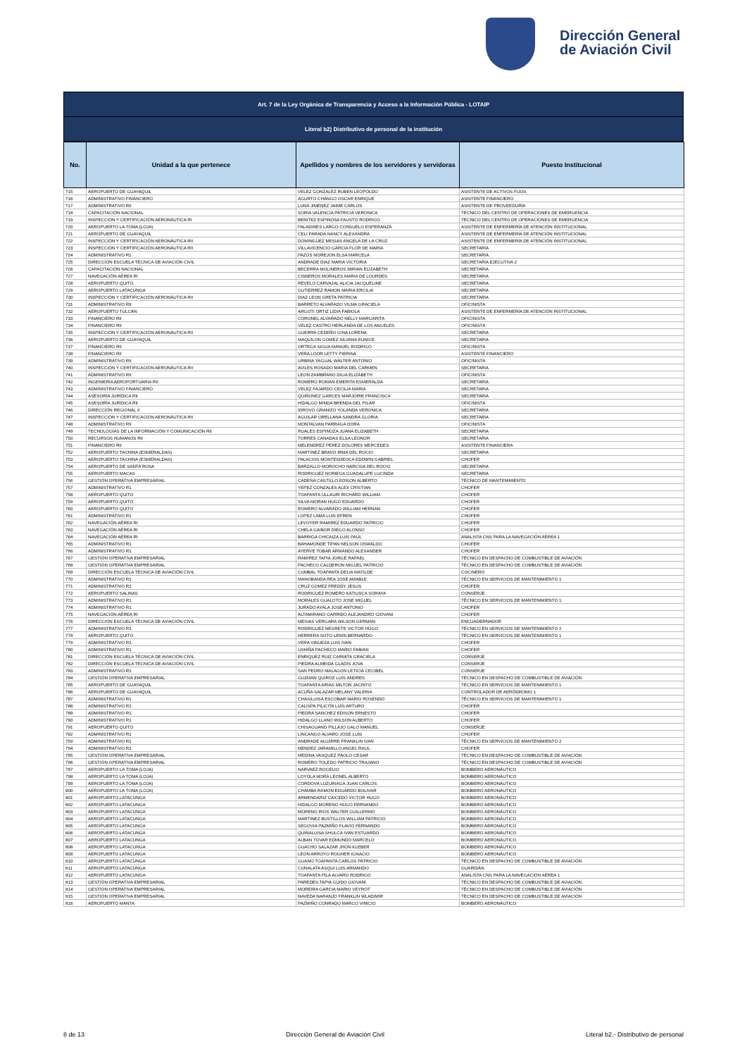Dirección General
de Aviación Civil
| Art. 7 de la Ley Orgánica de Transparencia y Acceso a la Información Pública - LOTAIP |
| Literal b2) Distributivo de personal de la institución |
| No. | Unidad a la que pertenece | Apellidos y nombres de los servidores y servidoras | Puesto Institucional |
| --- | --- | --- | --- |
| 715 | AEROPUERTO DE GUAYAQUIL | VELEZ GONZALEZ RUBEN LEOPOLDO | ASISTENTE DE ACTIVOS FIJOS |
| 716 | ADMINISTRATIVO FINANCIERO | AGURTO CHANGO OSCAR ENRIQUE | ASISTENTE FINANCIERO |
| 717 | ADMINISTRATIVO RII | LUNA JIMENEZ JAIME CARLOS | ASISTENTE DE PROVEEDURÍA |
| 718 | CAPACITACIÓN NACIONAL | SORIA VALENCIA PATRICIA VERONICA | TÉCNICO DEL CENTRO DE OPERACIONES DE EMERGENCIA |
| 719 | INSPECCIÓN Y CERTIFICACIÓN AERONÁUTICA RI | BENITEZ ESPINOSA FAUSTO RODRIGO | TÉCNICO DEL CENTRO DE OPERACIONES DE EMERGENCIA |
| 720 | AEROPUERTO LA TOMA (LOJA) | PALADINES LARGO CONSUELO ESPERANZA | ASISTENTE DE ENFERMERÍA DE ATENCIÓN INSTITUCIONAL |
| 721 | AEROPUERTO DE GUAYAQUIL | CELI PARADA NANCY ALEXANDRA | ASISTENTE DE ENFERMERÍA DE ATENCIÓN INSTITUCIONAL |
| 722 | INSPECCIÓN Y CERTIFICACIÓN AERONÁUTICA RII | DOMINGUEZ MESIAS ANGELA DE LA CRUZ | ASISTENTE DE ENFERMERÍA DE ATENCIÓN INSTITUCIONAL |
| 723 | INSPECCIÓN Y CERTIFICACIÓN AERONÁUTICA RII | VILLAVICENCIO GARCIA FLOR DE MARIA | SECRETARIA |
| 724 | ADMINISTRATIVO R1 | PAZOS MOREJON ELSA MARCELA | SECRETARIA |
| 725 | DIRECCIÓN ESCUELA TÉCNICA DE AVIACIÓN CIVIL | ANDRADE DIAZ MARIA VICTORIA | SECRETARIA EJECUTIVA 2 |
| 726 | CAPACITACIÓN NACIONAL | BECERRA MOLINEROS MIRIAN ELIZABETH | SECRETARIA |
| 727 | NAVEGACIÓN AÉREA RI | CISNEROS MORALES MARIA DE LOURDES | SECRETARIA |
| 728 | AEROPUERTO QUITO | REVELO CARVAJAL ALICIA JACQUELINE | SECRETARIA |
| 729 | AEROPUERTO LATACUNGA | GUTIERREZ RAMON MARIA ERCILIA | SECRETARIA |
| 730 | INSPECCIÓN Y CERTIFICACIÓN AERONÁUTICA RII | DIAZ LEON GRETA PATRICIA | SECRETARIA |
| 731 | ADMINISTRATIVO RII | BARRETO ALVARADO VILMA GRACIELA | OFICINISTA |
| 732 | AEROPUERTO TULCÁN | ARGOTI ORTIZ LIDIA FABIOLA | ASISTENTE DE ENFERMERÍA DE ATENCIÓN INSTITUCIONAL |
| 733 | FINANCIERO RII | CORONEL ALVARADO NELLY MARGARITA | OFICINISTA |
| 734 | FINANCIERO RII | VELEZ CASTRO HERLANDA DE LOS ANGELES | OFICINISTA |
| 735 | INSPECCIÓN Y CERTIFICACIÓN AERONÁUTICA RII | GUERRA CEDEÑO GINA LORENA | SECRETARIA |
| 736 | AEROPUERTO DE GUAYAQUIL | MAQUILON GOMEZ SILVANA EUNICE | SECRETARIA |
| 737 | FINANCIERO RII | ORTEGA SIGUA MANUEL RODRIGO | OFICINISTA |
| 738 | FINANCIERO RII | VERA LOOR LETTY PIERINA | ASISTENTE FINANCIERO |
| 739 | ADMINISTRATIVO RII | URBINA YAGUAL WALTER ANTONIO | OFICINISTA |
| 740 | INSPECCIÓN Y CERTIFICACIÓN AERONÁUTICA RII | AVILES ROSADO MARIA DEL CARMEN | SECRETARIA |
| 741 | ADMINISTRATIVO RII | LEON ZAMBRANO DILIA ELIZABETH | OFICINISTA |
| 742 | INGENIERÍA AEROPORTUARIA RII | ROMERO ROMAN EMERITA ESMERALDA | SECRETARIA |
| 743 | ADMINISTRATIVO FINANCIERO | VELEZ FAJARDO CECILIA MARIA | SECRETARIA |
| 744 | ASESORÍA JURÍDICA RII | QUIÑONEZ GARCES MARJORIE FRANCISCA | SECRETARIA |
| 745 | ASESORÍA JURÍDICA RII | HIDALGO MINDA BRENDA DEL PILAR | OFICINISTA |
| 746 | DIRECCIÓN REGIONAL II | IDROVO GRANIZO YOLANDA VERONICA | SECRETARIA |
| 747 | INSPECCIÓN Y CERTIFICACIÓN AERONÁUTICA RII | AGUILAR ORELLANA SANDRA GLORIA | SECRETARIA |
| 748 | ADMINISTRATIVO RII | MONTALVAN PARRAGA DORA | OFICINISTA |
| 749 | TECNOLOGÍAS DE LA INFORMACIÓN Y COMUNICACIÓN RII | RUALES ESPINOZA JUANA ELIZABETH | SECRETARIA |
| 750 | RECURSOS HUMANOS RII | TORRES CANADAS ELSA LEONOR | SECRETARIA |
| 751 | FINANCIERO RII | MELENDREZ PEREZ DOLORES MERCEDES | ASISTENTE FINANCIERA |
| 752 | AEROPUERTO TACHINA (ESMERALDAS) | MARTINEZ BRAVO IRMA DEL ROCIO | SECRETARIA |
| 753 | AEROPUERTO TACHINA (ESMERALDAS) | PALACIOS MONTESDEOCA EDDWIN GABRIEL | CHOFER |
| 754 | AEROPUERTO DE SANTA ROSA | BARZALLO MOROCHO NARCISA DEL ROCIO | SECRETARIA |
| 755 | AEROPUERTO MACAS | RODRIGUEZ NORIEGA GUADALUPE LUCINDA | SECRETARIA |
| 756 | GESTIÓN OPERATIVA EMPRESARIAL | CADENA CASTILLO EDISON ALBERTO | TÉCNICO DE MANTENIMIENTO |
| 757 | ADMINISTRATIVO R1 | YEPEZ GONZALES ALEX CRISTIAN | CHOFER |
| 758 | AEROPUERTO QUITO | TOAPANTA ULLAURI RICHARD WILLIAM | CHOFER |
| 759 | AEROPUERTO QUITO | SILVA MORAN HUGO EDUARDO | CHOFER |
| 760 | AEROPUERTO QUITO | ROMERO ALVARADO WILLIAM HERNAN | CHOFER |
| 761 | ADMINISTRATIVO R1 | LOPEZ LAMA LUIS EFREN | CHOFER |
| 762 | NAVEGACIÓN AÉREA RI | LEVOYER RAMIREZ EDUARDO PATRICIO | CHOFER |
| 763 | NAVEGACIÓN AÉREA RI | CHELA GAIBOR DIEGO ALONSO | CHOFER |
| 764 | NAVEGACIÓN AÉREA RI | BARRIGA CHICAIZA LUIS PAUL | ANALISTA CNS PARA LA NAVEGACIÓN AÉREA 1 |
| 765 | ADMINISTRATIVO R1 | BAHAMONDE TIPAN NELSON OSWALDO | CHOFER |
| 766 | ADMINISTRATIVO R1 | AYERVE TOBAR ARMANDO ALEXANDER | CHOFER |
| 767 | GESTIÓN OPERATIVA EMPRESARIAL | RAMIREZ TAPIA JORGE RAFAEL | TÉCNICO EN DESPACHO DE COMBUSTIBLE DE AVIACIÓN |
| 768 | GESTIÓN OPERATIVA EMPRESARIAL | PACHECO CALDERON MIGUEL PATRICIO | TÉCNICO EN DESPACHO DE COMBUSTIBLE DE AVIACIÓN |
| 769 | DIRECCIÓN ESCUELA TÉCNICA DE AVIACIÓN CIVIL | CUMBAL TOAPANTA DELIA MATILDE | COCINERO |
| 770 | ADMINISTRATIVO R1 | MANOBANDA REA JOSE AMABLE | TÉCNICO EN SERVICIOS DE MANTENIMIENTO 1 |
| 771 | ADMINISTRATIVO R1 | CRUZ GOMEZ FREDDY JESUS | CHOFER |
| 772 | AEROPUERTO SALINAS | RODRIGUEZ ROMERO KATIUSCA SORAYA | CONSERJE |
| 773 | ADMINISTRATIVO R1 | MORALES GUALOTO JOSE MIGUEL | TÉCNICO EN SERVICIOS DE MANTENIMIENTO 1 |
| 774 | ADMINISTRATIVO R1 | JURADO AYALA JOSE ANTONIO | CHOFER |
| 775 | NAVEGACIÓN AÉREA RI | ALTAMIRANO GARRIDO ALEJANDRO GIOVANI | CHOFER |
| 776 | DIRECCIÓN ESCUELA TÉCNICA DE AVIACIÓN CIVIL | MESIAS VERGARA WILSON GERMAN | ENCUADERNADOR |
| 777 | ADMINISTRATIVO R1 | RODRIGUEZ NEGRETE VICTOR HUGO | TÉCNICO EN SERVICIOS DE MANTENIMIENTO 2 |
| 778 | AEROPUERTO QUITO | HERRERA SOTO LENIN BERNARDO | TÉCNICO EN SERVICIOS DE MANTENIMIENTO 1 |
| 779 | ADMINISTRATIVO R1 | VERA VINUEZA LUIS IVAN | CHOFER |
| 780 | ADMINISTRATIVO R1 | USHIÑA PACHECO MARIO FABIAN | CHOFER |
| 781 | DIRECCIÓN ESCUELA TÉCNICA DE AVIACIÓN CIVIL | ENRIQUEZ RUIZ CARMITA GRACIELA | CONSERJE |
| 782 | DIRECCIÓN ESCUELA TÉCNICA DE AVIACIÓN CIVIL | PIEDRA ALMEIDA GLADIS JOVA | CONSERJE |
| 783 | ADMINISTRATIVO R1 | SAN PEDRO MALAGON LETICIA CECIBEL | CONSERJE |
| 784 | GESTIÓN OPERATIVA EMPRESARIAL | GUZMAN QUIROZ LUIS ANDRES | TÉCNICO EN DESPACHO DE COMBUSTIBLE DE AVIACIÓN |
| 785 | AEROPUERTO DE GUAYAQUIL | TOAPANTA ARIAS MILTON JACINTO | TÉCNICO EN SERVICIOS DE MANTENIMIENTO 1 |
| 786 | AEROPUERTO DE GUAYAQUIL | ACUÑA SALAZAR MELANY VALERIA | CONTROLADOR DE AERÓDROMO 1 |
| 787 | ADMINISTRATIVO R1 | CHASILUISA ESCOBAR MARIO ROSENDO | TÉCNICO EN SERVICIOS DE MANTENIMIENTO 1 |
| 788 | ADMINISTRATIVO R1 | CALISPA PILICITA LUIS ARTURO | CHOFER |
| 789 | ADMINISTRATIVO R1 | PIEDRA SANCHEZ EDISON ERNESTO | CHOFER |
| 790 | ADMINISTRATIVO R1 | HIDALGO LLANO WILSON ALBERTO | CHOFER |
| 791 | AEROPUERTO QUITO | CHISAGUANO PILLAJO GALO MANUEL | CONSERJE |
| 792 | ADMINISTRATIVO R1 | LINCANGO ALVARO JOSE LUIS | CHOFER |
| 793 | ADMINISTRATIVO R1 | ANDRADE AGUIRRE FRANKLIN IVAN | TÉCNICO EN SERVICIOS DE MANTENIMIENTO 2 |
| 794 | ADMINISTRATIVO R1 | MENDEZ JARAMILLO ANGEL RAUL | CHOFER |
| 795 | GESTIÓN OPERATIVA EMPRESARIAL | MEDINA VASQUEZ PAOLO CESAR | TÉCNICO EN DESPACHO DE COMBUSTIBLE DE AVIACIÓN |
| 796 | GESTIÓN OPERATIVA EMPRESARIAL | ROMERO TOLEDO PATRICIO TRAJANO | TÉCNICO EN DESPACHO DE COMBUSTIBLE DE AVIACIÓN |
| 797 | AEROPUERTO LA TOMA (LOJA) | NARVAEZ ROGELIO | BOMBERO AERONÁUTICO |
| 798 | AEROPUERTO LA TOMA (LOJA) | LOYOLA MORA LEONEL ALBERTO | BOMBERO AERONÁUTICO |
| 799 | AEROPUERTO LA TOMA (LOJA) | CORDOVA LUZURIAGA JUAN CARLOS | BOMBERO AERONÁUTICO |
| 800 | AEROPUERTO LA TOMA (LOJA) | CHAMBA RAMON EDUARDO BOLIVAR | BOMBERO AERONÁUTICO |
| 801 | AEROPUERTO LATACUNGA | ARMENDARIZ CAICEDO VICTOR HUGO | BOMBERO AERONÁUTICO |
| 802 | AEROPUERTO LATACUNGA | HIDALGO MORENO HUGO FERNANDO | BOMBERO AERONÁUTICO |
| 803 | AEROPUERTO LATACUNGA | MORENO RIOS WALTER GUILLERMO | BOMBERO AERONÁUTICO |
| 804 | AEROPUERTO LATACUNGA | MARTINEZ BUSTILLOS WILLIAM PATRICIO | BOMBERO AERONÁUTICO |
| 805 | AEROPUERTO LATACUNGA | SEGOVIA PAZMIÑO FLAVIO FERNANDO | BOMBERO AERONÁUTICO |
| 806 | AEROPUERTO LATACUNGA | QUINALUISA SHULCA IVAN ESTUARDO | BOMBERO AERONÁUTICO |
| 807 | AEROPUERTO LATACUNGA | ALBAN TOVAR EDMUNDO MARCELO | BOMBERO AERONÁUTICO |
| 808 | AEROPUERTO LATACUNGA | GUACHO SALAZAR JHON KLEBER | BOMBERO AERONÁUTICO |
| 809 | AEROPUERTO LATACUNGA | LEON ARROYO ROGHER IGNACIO | BOMBERO AERONÁUTICO |
| 810 | AEROPUERTO LATACUNGA | GUANO TOAPANTA CARLOS PATRICIO | TÉCNICO EN DESPACHO DE COMBUSTIBLE DE AVIACIÓN |
| 811 | AEROPUERTO LATACUNGA | CUNALATA ASQUI LUIS ARMANDO | GUARDIÁN |
| 812 | AEROPUERTO LATACUNGA | TOAPANTA PILA ALVARO RODRIGO | ANALISTA CNS PARA LA NAVEGACIÓN AÉREA 1 |
| 813 | GESTIÓN OPERATIVA EMPRESARIAL | PAREDES TAPIA GUIDO GIOVANI | TÉCNICO EN DESPACHO DE COMBUSTIBLE DE AVIACIÓN |
| 814 | GESTIÓN OPERATIVA EMPRESARIAL | MOREIRA GARCIA MARIO VEYROT | TÉCNICO EN DESPACHO DE COMBUSTIBLE DE AVIACIÓN |
| 815 | GESTIÓN OPERATIVA EMPRESARIAL | NAVEDA NARANJO FRANKLIN WLADIMIR | TÉCNICO EN DESPACHO DE COMBUSTIBLE DE AVIACIÓN |
| 816 | AEROPUERTO MANTA | PAZMIÑO CONRADO MARCO VINICIO | BOMBERO AERONÁUTICO |
8 de 13 Dirección General de Aviación Civil Literal b2.- Distributivo de personal